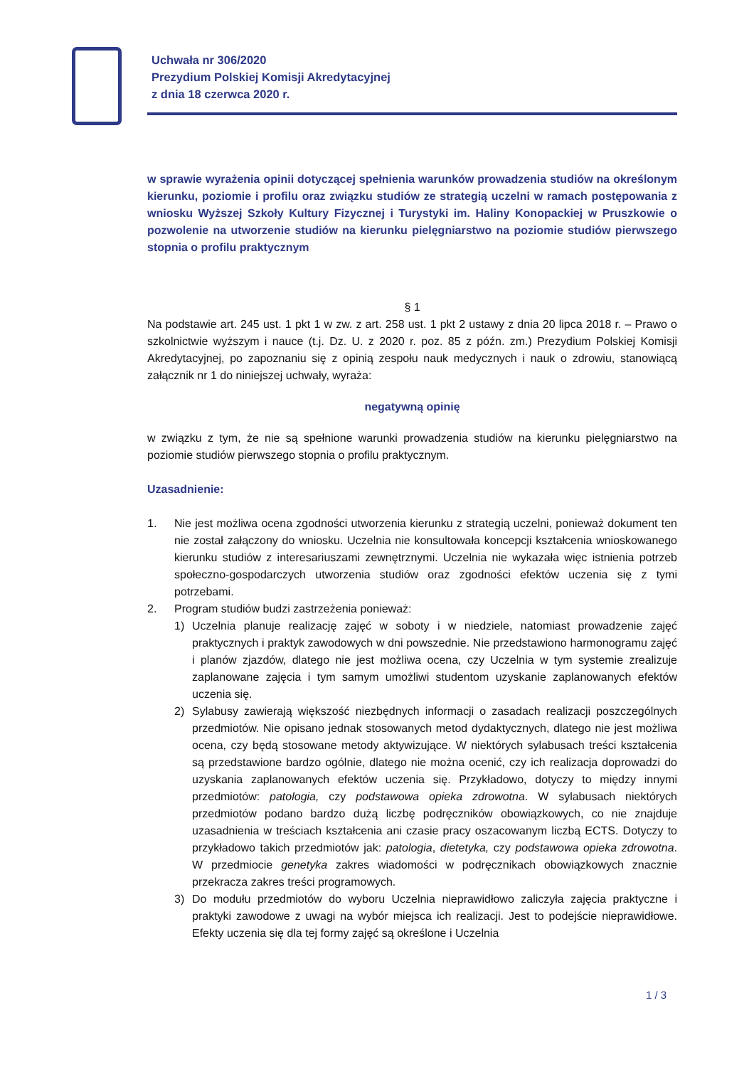Uchwała nr 306/2020
Prezydium Polskiej Komisji Akredytacyjnej
z dnia 18 czerwca 2020 r.
w sprawie wyrażenia opinii dotyczącej spełnienia warunków prowadzenia studiów na określonym kierunku, poziomie i profilu oraz związku studiów ze strategią uczelni w ramach postępowania z wniosku Wyższej Szkoły Kultury Fizycznej i Turystyki im. Haliny Konopackiej w Pruszkowie o pozwolenie na utworzenie studiów na kierunku pielęgniarstwo na poziomie studiów pierwszego stopnia o profilu praktycznym
§ 1
Na podstawie art. 245 ust. 1 pkt 1 w zw. z art. 258 ust. 1 pkt 2 ustawy z dnia 20 lipca 2018 r. – Prawo o szkolnictwie wyższym i nauce (t.j. Dz. U. z 2020 r. poz. 85 z późn. zm.) Prezydium Polskiej Komisji Akredytacyjnej, po zapoznaniu się z opinią zespołu nauk medycznych i nauk o zdrowiu, stanowiącą załącznik nr 1 do niniejszej uchwały, wyraża:
negatywną opinię
w związku z tym, że nie są spełnione warunki prowadzenia studiów na kierunku pielęgniarstwo na poziomie studiów pierwszego stopnia o profilu praktycznym.
Uzasadnienie:
1. Nie jest możliwa ocena zgodności utworzenia kierunku z strategią uczelni, ponieważ dokument ten nie został załączony do wniosku. Uczelnia nie konsultowała koncepcji kształcenia wnioskowanego kierunku studiów z interesariuszami zewnętrznymi. Uczelnia nie wykazała więc istnienia potrzeb społeczno-gospodarczych utworzenia studiów oraz zgodności efektów uczenia się z tymi potrzebami.
2. Program studiów budzi zastrzeżenia ponieważ:
1) Uczelnia planuje realizację zajęć w soboty i w niedziele, natomiast prowadzenie zajęć praktycznych i praktyk zawodowych w dni powszednie. Nie przedstawiono harmonogramu zajęć i planów zjazdów, dlatego nie jest możliwa ocena, czy Uczelnia w tym systemie zrealizuje zaplanowane zajęcia i tym samym umożliwi studentom uzyskanie zaplanowanych efektów uczenia się.
2) Sylabusy zawierają większość niezbędnych informacji o zasadach realizacji poszczególnych przedmiotów. Nie opisano jednak stosowanych metod dydaktycznych, dlatego nie jest możliwa ocena, czy będą stosowane metody aktywizujące. W niektórych sylabusach treści kształcenia są przedstawione bardzo ogólnie, dlatego nie można ocenić, czy ich realizacja doprowadzi do uzyskania zaplanowanych efektów uczenia się. Przykładowo, dotyczy to między innymi przedmiotów: patologia, czy podstawowa opieka zdrowotna. W sylabusach niektórych przedmiotów podano bardzo dużą liczbę podręczników obowiązkowych, co nie znajduje uzasadnienia w treściach kształcenia ani czasie pracy oszacowanym liczbą ECTS. Dotyczy to przykładowo takich przedmiotów jak: patologia, dietetyka, czy podstawowa opieka zdrowotna. W przedmiocie genetyka zakres wiadomości w podręcznikach obowiązkowych znacznie przekracza zakres treści programowych.
3) Do modułu przedmiotów do wyboru Uczelnia nieprawidłowo zaliczyła zajęcia praktyczne i praktyki zawodowe z uwagi na wybór miejsca ich realizacji. Jest to podejście nieprawidłowe. Efekty uczenia się dla tej formy zajęć są określone i Uczelnia
1 / 3